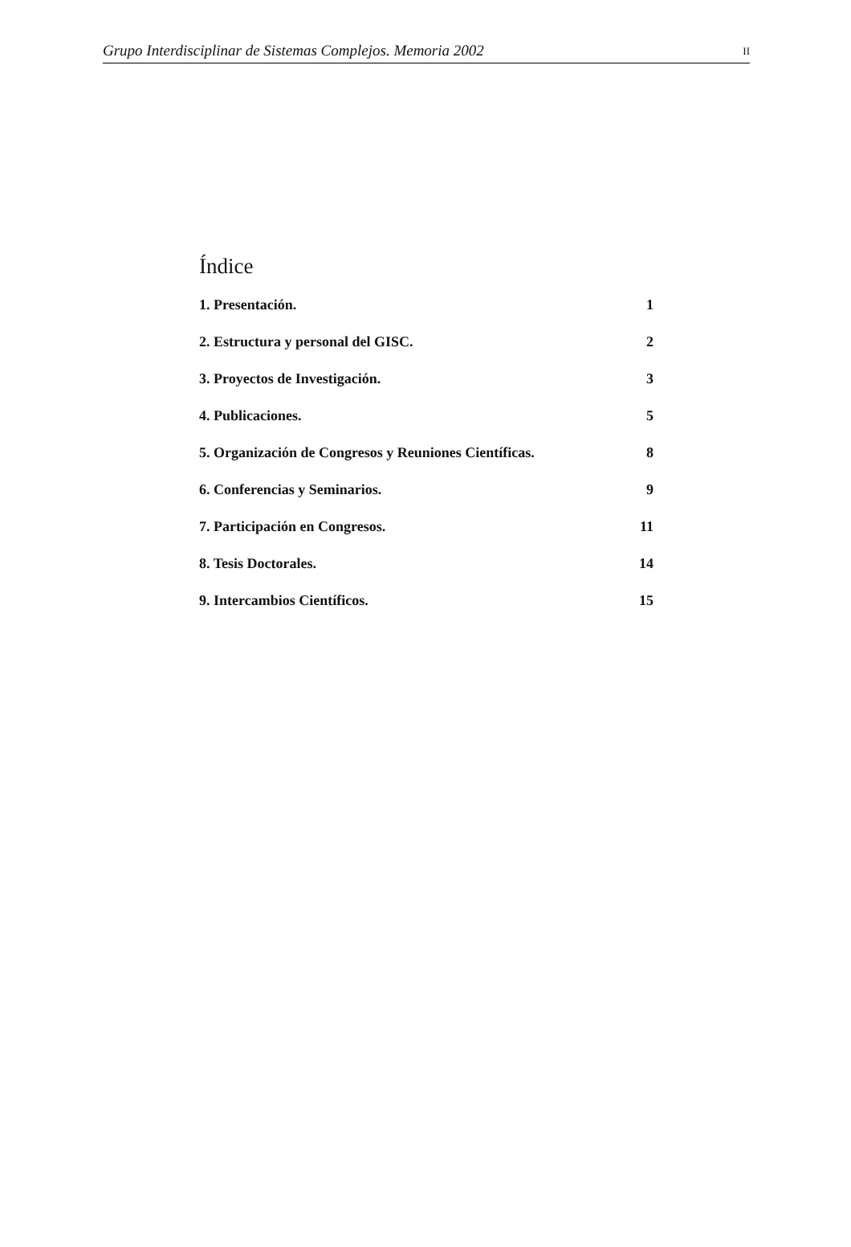Grupo Interdisciplinar de Sistemas Complejos. Memoria 2002 II
Índice
1. Presentación. 1
2. Estructura y personal del GISC. 2
3. Proyectos de Investigación. 3
4. Publicaciones. 5
5. Organización de Congresos y Reuniones Científicas. 8
6. Conferencias y Seminarios. 9
7. Participación en Congresos. 11
8. Tesis Doctorales. 14
9. Intercambios Científicos. 15